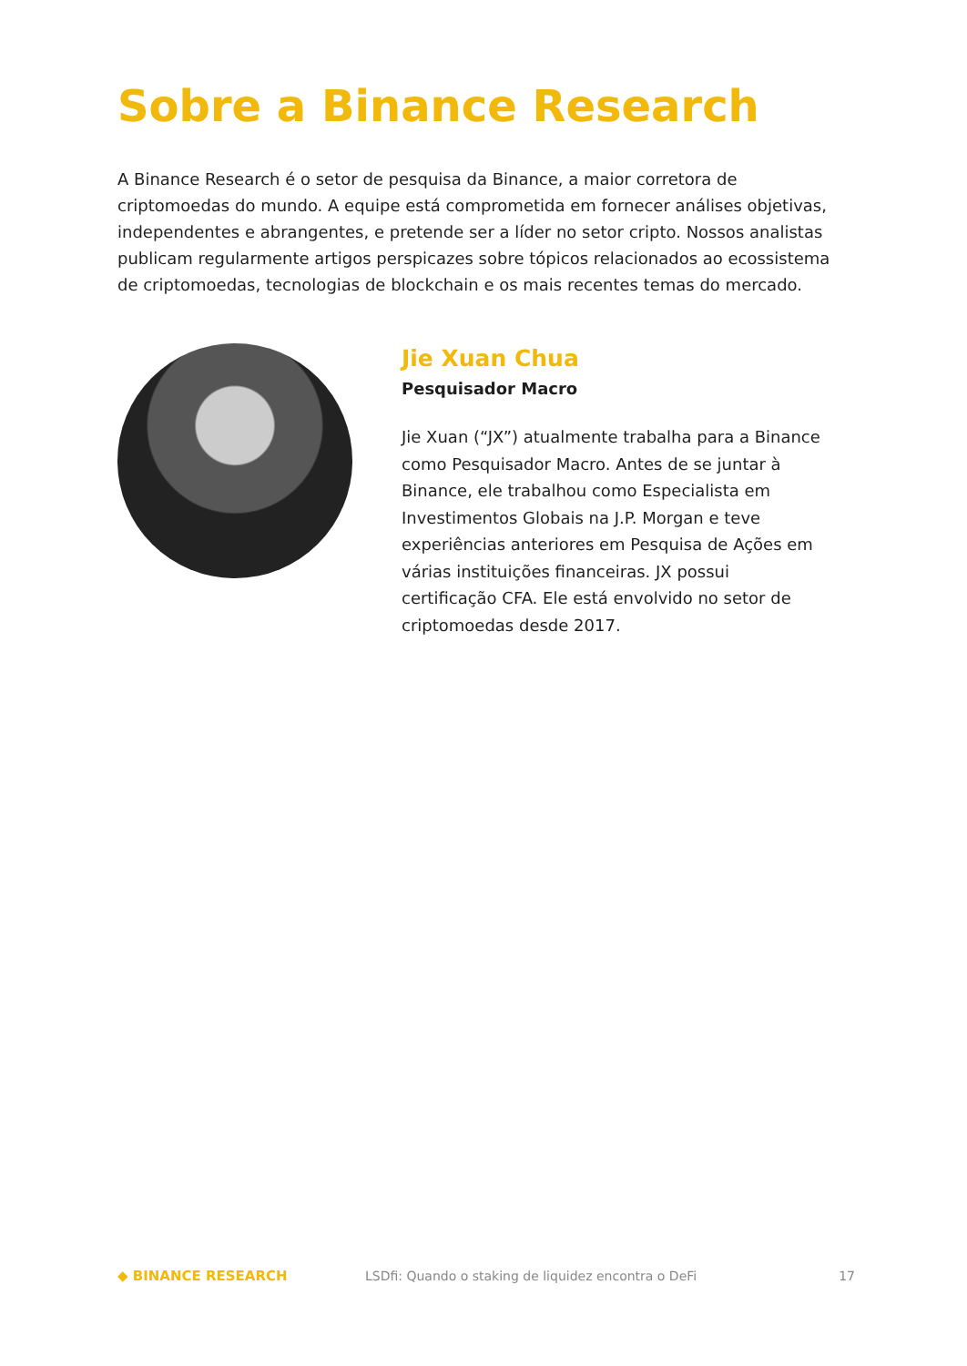Sobre a Binance Research
A Binance Research é o setor de pesquisa da Binance, a maior corretora de criptomoedas do mundo. A equipe está comprometida em fornecer análises objetivas, independentes e abrangentes, e pretende ser a líder no setor cripto. Nossos analistas publicam regularmente artigos perspicazes sobre tópicos relacionados ao ecossistema de criptomoedas, tecnologias de blockchain e os mais recentes temas do mercado.
Jie Xuan Chua
Pesquisador Macro
Jie Xuan (“JX”) atualmente trabalha para a Binance como Pesquisador Macro. Antes de se juntar à Binance, ele trabalhou como Especialista em Investimentos Globais na J.P. Morgan e teve experiências anteriores em Pesquisa de Ações em várias instituições financeiras. JX possui certificação CFA. Ele está envolvido no setor de criptomoedas desde 2017.
◆ BINANCE RESEARCH
LSDfi: Quando o staking de liquidez encontra o DeFi
17